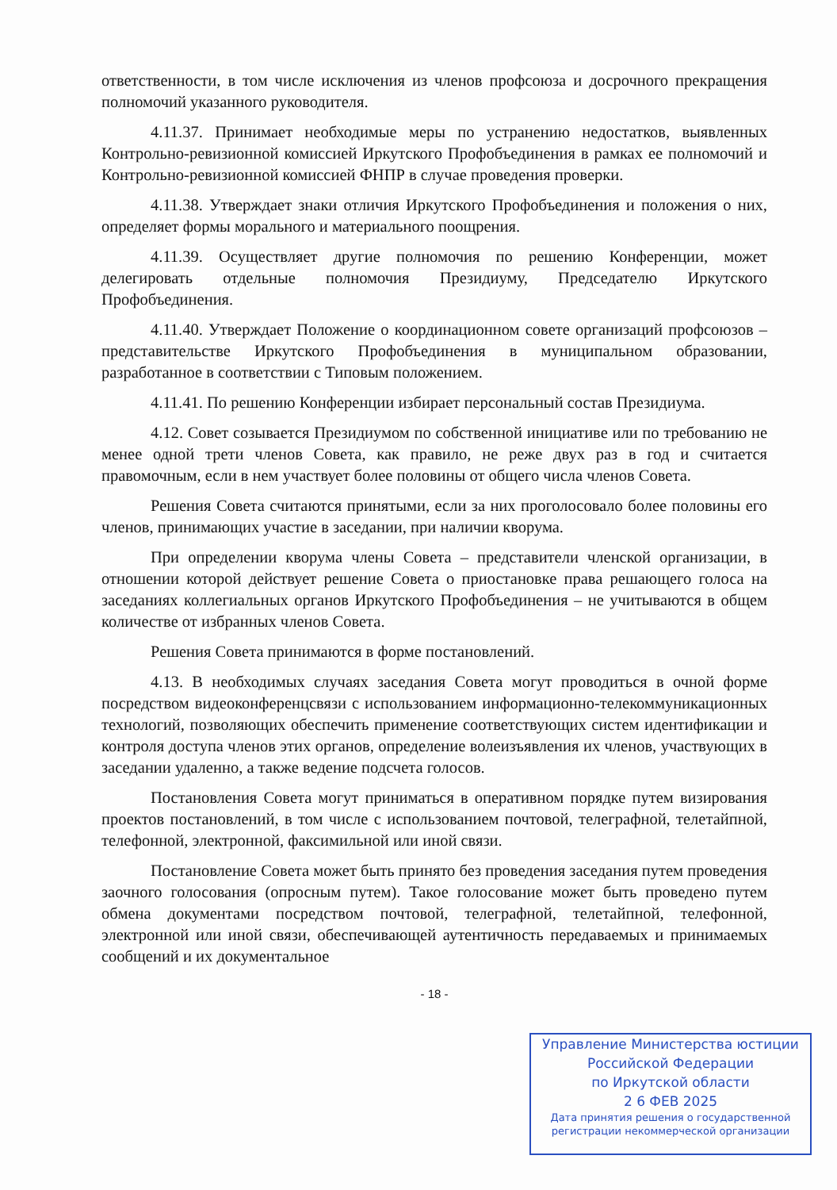ответственности, в том числе исключения из членов профсоюза и досрочного прекращения полномочий указанного руководителя.
4.11.37. Принимает необходимые меры по устранению недостатков, выявленных Контрольно-ревизионной комиссией Иркутского Профобъединения в рамках ее полномочий и Контрольно-ревизионной комиссией ФНПР в случае проведения проверки.
4.11.38. Утверждает знаки отличия Иркутского Профобъединения и положения о них, определяет формы морального и материального поощрения.
4.11.39. Осуществляет другие полномочия по решению Конференции, может делегировать отдельные полномочия Президиуму, Председателю Иркутского Профобъединения.
4.11.40. Утверждает Положение о координационном совете организаций профсоюзов – представительстве Иркутского Профобъединения в муниципальном образовании, разработанное в соответствии с Типовым положением.
4.11.41. По решению Конференции избирает персональный состав Президиума.
4.12. Совет созывается Президиумом по собственной инициативе или по требованию не менее одной трети членов Совета, как правило, не реже двух раз в год и считается правомочным, если в нем участвует более половины от общего числа членов Совета.
Решения Совета считаются принятыми, если за них проголосовало более половины его членов, принимающих участие в заседании, при наличии кворума.
При определении кворума члены Совета – представители членской организации, в отношении которой действует решение Совета о приостановке права решающего голоса на заседаниях коллегиальных органов Иркутского Профобъединения – не учитываются в общем количестве от избранных членов Совета.
Решения Совета принимаются в форме постановлений.
4.13. В необходимых случаях заседания Совета могут проводиться в очной форме посредством видеоконференцсвязи с использованием информационно-телекоммуникационных технологий, позволяющих обеспечить применение соответствующих систем идентификации и контроля доступа членов этих органов, определение волеизъявления их членов, участвующих в заседании удаленно, а также ведение подсчета голосов.
Постановления Совета могут приниматься в оперативном порядке путем визирования проектов постановлений, в том числе с использованием почтовой, телеграфной, телетайпной, телефонной, электронной, факсимильной или иной связи.
Постановление Совета может быть принято без проведения заседания путем проведения заочного голосования (опросным путем). Такое голосование может быть проведено путем обмена документами посредством почтовой, телеграфной, телетайпной, телефонной, электронной или иной связи, обеспечивающей аутентичность передаваемых и принимаемых сообщений и их документальное
- 18 -
Управление Министерства юстиции
Российской Федерации
по Иркутской области
2 6 ФЕВ 2025
Дата принятия решения о государственной
регистрации некоммерческой организации